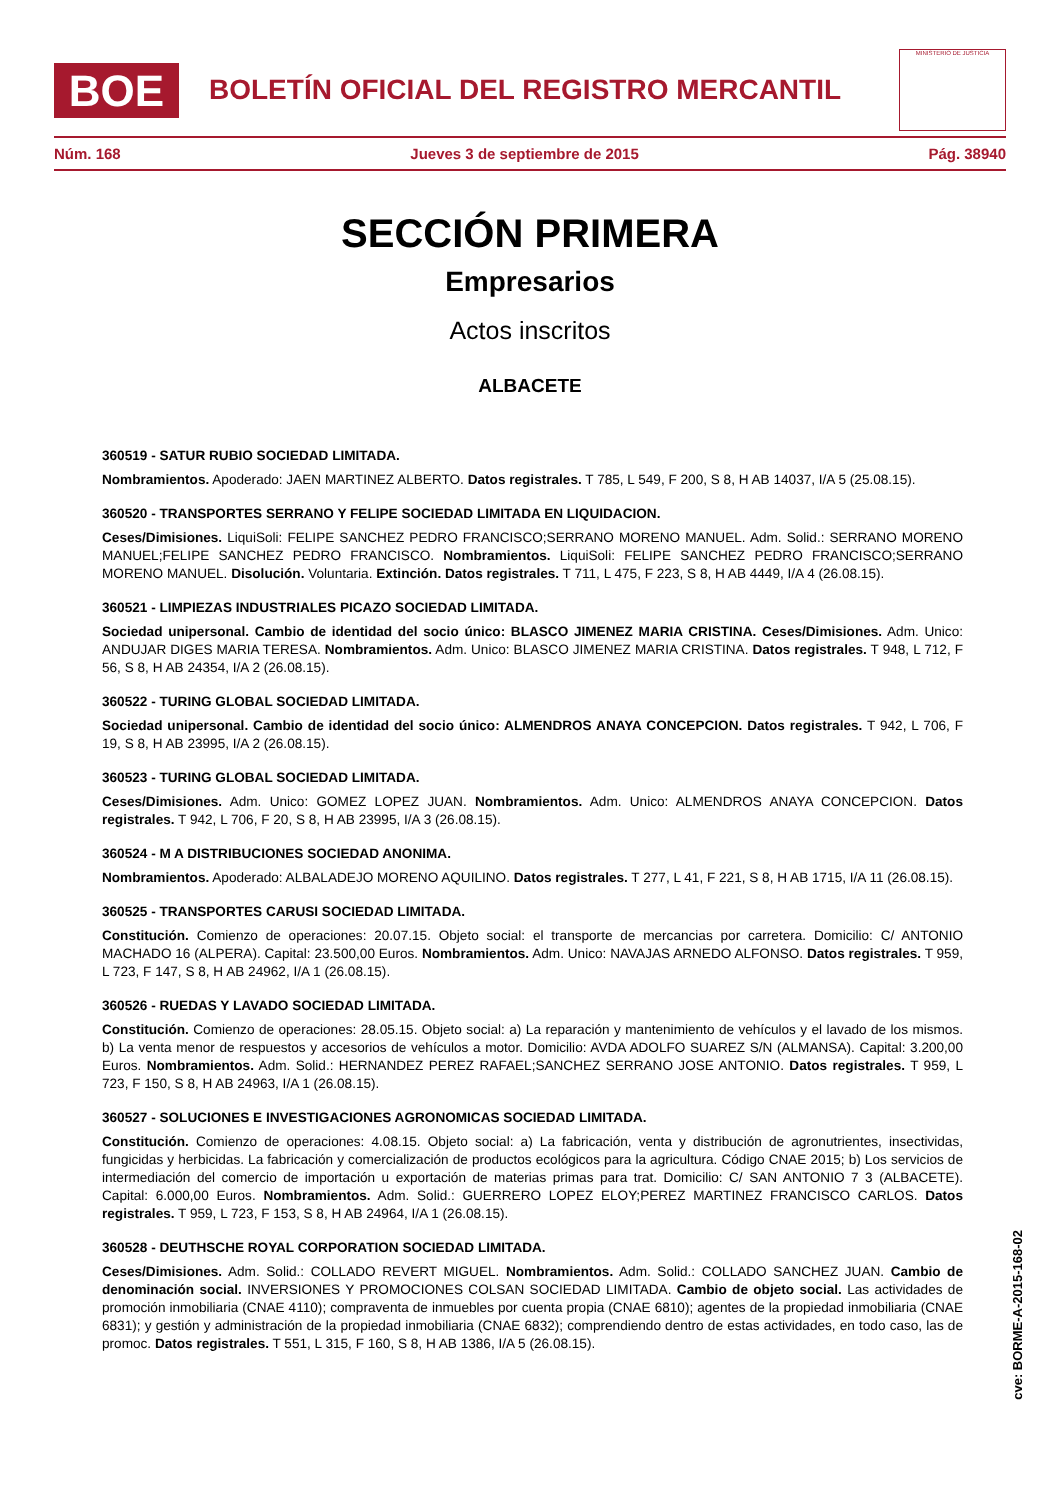BOE
BOLETÍN OFICIAL DEL REGISTRO MERCANTIL
MINISTERIO DE JUSTICIA
Núm. 168 Jueves 3 de septiembre de 2015 Pág. 38940
SECCIÓN PRIMERA
Empresarios
Actos inscritos
ALBACETE
360519 - SATUR RUBIO SOCIEDAD LIMITADA.
Nombramientos. Apoderado: JAEN MARTINEZ ALBERTO. Datos registrales. T 785, L 549, F 200, S 8, H AB 14037, I/A 5 (25.08.15).
360520 - TRANSPORTES SERRANO Y FELIPE SOCIEDAD LIMITADA EN LIQUIDACION.
Ceses/Dimisiones. LiquiSoli: FELIPE SANCHEZ PEDRO FRANCISCO;SERRANO MORENO MANUEL. Adm. Solid.: SERRANO MORENO MANUEL;FELIPE SANCHEZ PEDRO FRANCISCO. Nombramientos. LiquiSoli: FELIPE SANCHEZ PEDRO FRANCISCO;SERRANO MORENO MANUEL. Disolución. Voluntaria. Extinción. Datos registrales. T 711, L 475, F 223, S 8, H AB 4449, I/A 4 (26.08.15).
360521 - LIMPIEZAS INDUSTRIALES PICAZO SOCIEDAD LIMITADA.
Sociedad unipersonal. Cambio de identidad del socio único: BLASCO JIMENEZ MARIA CRISTINA. Ceses/Dimisiones. Adm. Unico: ANDUJAR DIGES MARIA TERESA. Nombramientos. Adm. Unico: BLASCO JIMENEZ MARIA CRISTINA. Datos registrales. T 948, L 712, F 56, S 8, H AB 24354, I/A 2 (26.08.15).
360522 - TURING GLOBAL SOCIEDAD LIMITADA.
Sociedad unipersonal. Cambio de identidad del socio único: ALMENDROS ANAYA CONCEPCION. Datos registrales. T 942, L 706, F 19, S 8, H AB 23995, I/A 2 (26.08.15).
360523 - TURING GLOBAL SOCIEDAD LIMITADA.
Ceses/Dimisiones. Adm. Unico: GOMEZ LOPEZ JUAN. Nombramientos. Adm. Unico: ALMENDROS ANAYA CONCEPCION. Datos registrales. T 942, L 706, F 20, S 8, H AB 23995, I/A 3 (26.08.15).
360524 - M A DISTRIBUCIONES SOCIEDAD ANONIMA.
Nombramientos. Apoderado: ALBALADEJO MORENO AQUILINO. Datos registrales. T 277, L 41, F 221, S 8, H AB 1715, I/A 11 (26.08.15).
360525 - TRANSPORTES CARUSI SOCIEDAD LIMITADA.
Constitución. Comienzo de operaciones: 20.07.15. Objeto social: el transporte de mercancias por carretera. Domicilio: C/ ANTONIO MACHADO 16 (ALPERA). Capital: 23.500,00 Euros. Nombramientos. Adm. Unico: NAVAJAS ARNEDO ALFONSO. Datos registrales. T 959, L 723, F 147, S 8, H AB 24962, I/A 1 (26.08.15).
360526 - RUEDAS Y LAVADO SOCIEDAD LIMITADA.
Constitución. Comienzo de operaciones: 28.05.15. Objeto social: a) La reparación y mantenimiento de vehículos y el lavado de los mismos. b) La venta menor de respuestos y accesorios de vehículos a motor. Domicilio: AVDA ADOLFO SUAREZ S/N (ALMANSA). Capital: 3.200,00 Euros. Nombramientos. Adm. Solid.: HERNANDEZ PEREZ RAFAEL;SANCHEZ SERRANO JOSE ANTONIO. Datos registrales. T 959, L 723, F 150, S 8, H AB 24963, I/A 1 (26.08.15).
360527 - SOLUCIONES E INVESTIGACIONES AGRONOMICAS SOCIEDAD LIMITADA.
Constitución. Comienzo de operaciones: 4.08.15. Objeto social: a) La fabricación, venta y distribución de agronutrientes, insectividas, fungicidas y herbicidas. La fabricación y comercialización de productos ecológicos para la agricultura. Código CNAE 2015; b) Los servicios de intermediación del comercio de importación u exportación de materias primas para trat. Domicilio: C/ SAN ANTONIO 7 3 (ALBACETE). Capital: 6.000,00 Euros. Nombramientos. Adm. Solid.: GUERRERO LOPEZ ELOY;PEREZ MARTINEZ FRANCISCO CARLOS. Datos registrales. T 959, L 723, F 153, S 8, H AB 24964, I/A 1 (26.08.15).
360528 - DEUTHSCHE ROYAL CORPORATION SOCIEDAD LIMITADA.
Ceses/Dimisiones. Adm. Solid.: COLLADO REVERT MIGUEL. Nombramientos. Adm. Solid.: COLLADO SANCHEZ JUAN. Cambio de denominación social. INVERSIONES Y PROMOCIONES COLSAN SOCIEDAD LIMITADA. Cambio de objeto social. Las actividades de promoción inmobiliaria (CNAE 4110); compraventa de inmuebles por cuenta propia (CNAE 6810); agentes de la propiedad inmobiliaria (CNAE 6831); y gestión y administración de la propiedad inmobiliaria (CNAE 6832); comprendiendo dentro de estas actividades, en todo caso, las de promoc. Datos registrales. T 551, L 315, F 160, S 8, H AB 1386, I/A 5 (26.08.15).
cve: BORME-A-2015-168-02